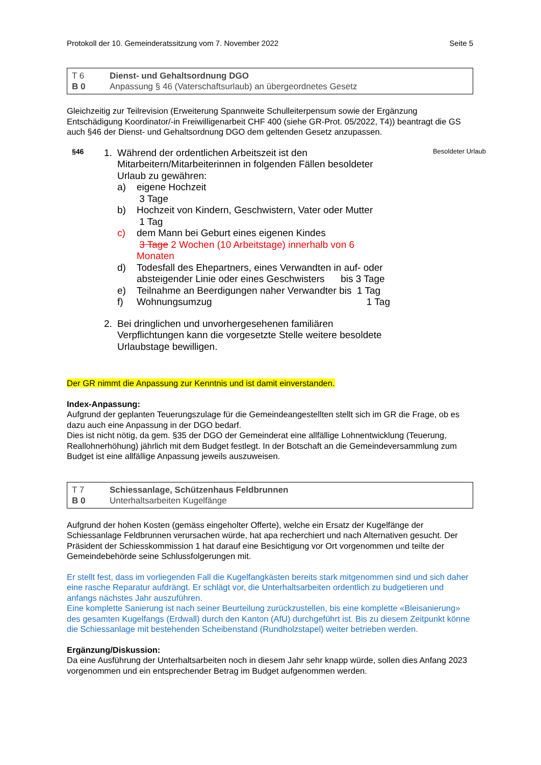Protokoll der 10. Gemeinderatssitzung vom 7. November 2022 Seite 5
T 6 Dienst- und Gehaltsordnung DGO B 0 Anpassung § 46 (Vaterschaftsurlaub) an übergeordnetes Gesetz
Gleichzeitig zur Teilrevision (Erweiterung Spannweite Schulleiterpensum sowie der Ergänzung Entschädigung Koordinator/-in Freiwilligenarbeit CHF 400 (siehe GR-Prot. 05/2022, T4)) beantragt die GS auch §46 der Dienst- und Gehaltsordnung DGO dem geltenden Gesetz anzupassen.
§46
1.
Während der ordentlichen Arbeitszeit ist den Mitarbeitern/Mitarbeiterinnen in folgenden Fällen besoldeter Urlaub zu gewähren:
a) eigene Hochzeit
3 Tage b) Hochzeit von Kindern, Geschwistern, Vater oder Mutter
1 Tag c) dem Mann bei Geburt eines eigenen Kindes
3 Tage 2 Wochen (10 Arbeitstage) innerhalb von 6 Monaten d) Todesfall des Ehepartners, eines Verwandten in auf- oder absteigender Linie oder eines Geschwisters bis 3 Tage e) Teilnahme an Beerdigungen naher Verwandter bis 1 Tag f) Wohnungsumzug 1 Tag
2.
Bei dringlichen und unvorhergesehenen familiären Verpflichtungen kann die vorgesetzte Stelle weitere besoldete Urlaubstage bewilligen.
Besoldeter Urlaub
Der GR nimmt die Anpassung zur Kenntnis und ist damit einverstanden.
Index-Anpassung:
Aufgrund der geplanten Teuerungszulage für die Gemeindeangestellten stellt sich im GR die Frage, ob es dazu auch eine Anpassung in der DGO bedarf.
Dies ist nicht nötig, da gem. §35 der DGO der Gemeinderat eine allfällige Lohnentwicklung (Teuerung, Reallohnerhöhung) jährlich mit dem Budget festlegt. In der Botschaft an die Gemeindeversammlung zum Budget ist eine allfällige Anpassung jeweils auszuweisen.
T 7 Schiessanlage, Schützenhaus Feldbrunnen B 0 Unterhaltsarbeiten Kugelfänge
Aufgrund der hohen Kosten (gemäss eingeholter Offerte), welche ein Ersatz der Kugelfänge der Schiessanlage Feldbrunnen verursachen würde, hat apa recherchiert und nach Alternativen gesucht. Der Präsident der Schiesskommission 1 hat darauf eine Besichtigung vor Ort vorgenommen und teilte der Gemeindebehörde seine Schlussfolgerungen mit.
Er stellt fest, dass im vorliegenden Fall die Kugelfangkästen bereits stark mitgenommen sind und sich daher eine rasche Reparatur aufdrängt. Er schlägt vor, die Unterhaltsarbeiten ordentlich zu budgetieren und anfangs nächstes Jahr auszuführen.
Eine komplette Sanierung ist nach seiner Beurteilung zurückzustellen, bis eine komplette «Bleisanierung» des gesamten Kugelfangs (Erdwall) durch den Kanton (AfU) durchgeführt ist. Bis zu diesem Zeitpunkt könne die Schiessanlage mit bestehenden Scheibenstand (Rundholzstapel) weiter betrieben werden.
Ergänzung/Diskussion:
Da eine Ausführung der Unterhaltsarbeiten noch in diesem Jahr sehr knapp würde, sollen dies Anfang 2023 vorgenommen und ein entsprechender Betrag im Budget aufgenommen werden.